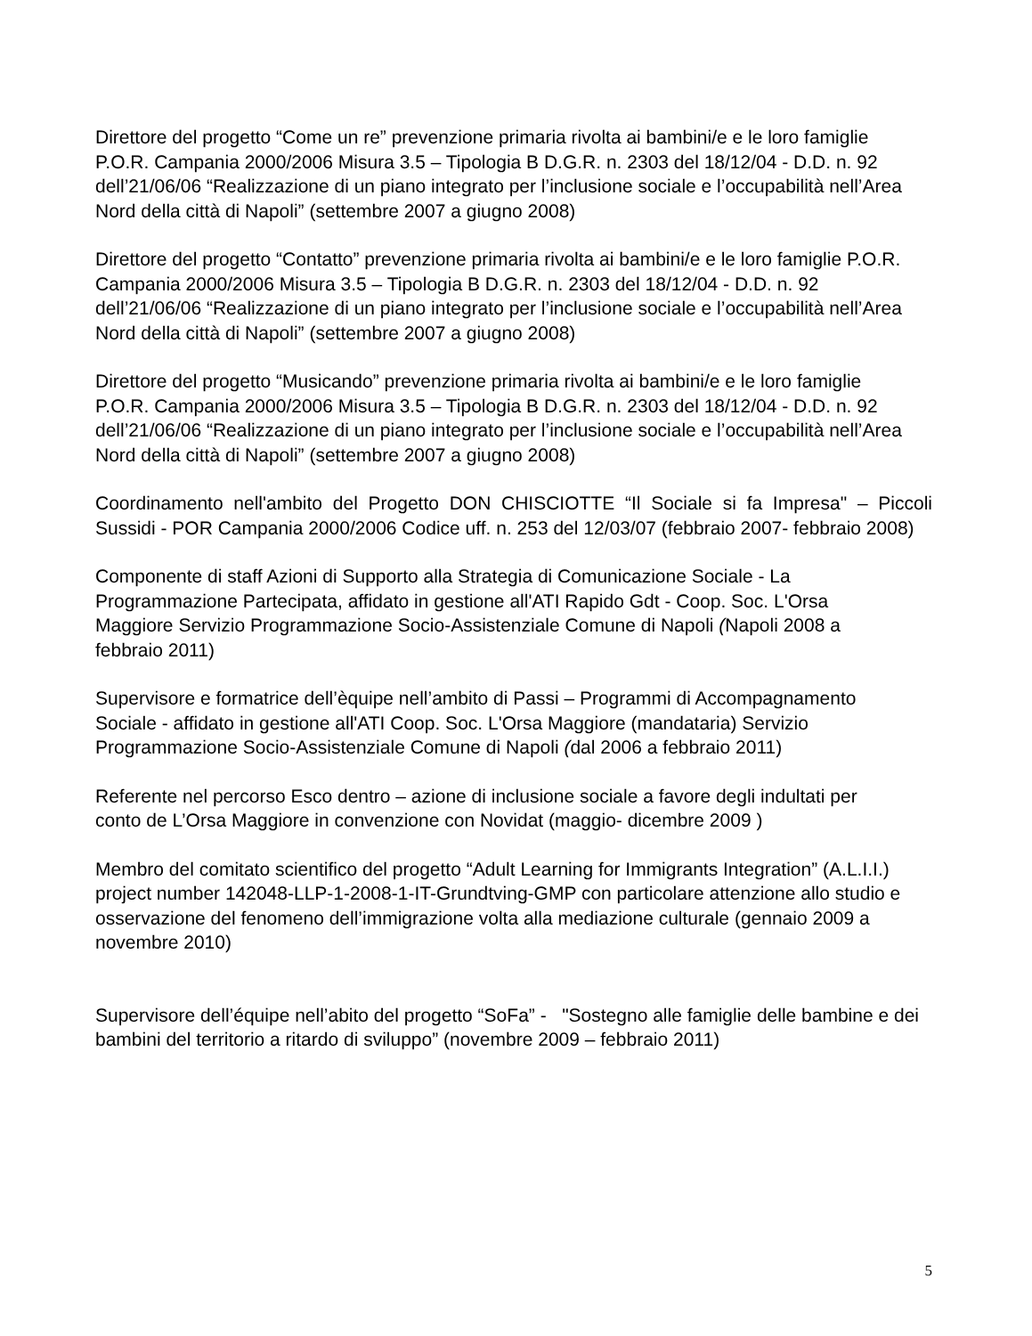Direttore del progetto “Come un re” prevenzione primaria rivolta ai bambini/e e le loro famiglie
P.O.R. Campania 2000/2006 Misura 3.5 – Tipologia B D.G.R. n. 2303 del 18/12/04 - D.D. n. 92
dell’21/06/06 “Realizzazione di un piano integrato per l’inclusione sociale e l’occupabilità nell’Area Nord della città di Napoli” (settembre 2007 a giugno 2008)
Direttore del progetto “Contatto” prevenzione primaria rivolta ai bambini/e e le loro famiglie P.O.R. Campania 2000/2006 Misura 3.5 – Tipologia B D.G.R. n. 2303 del 18/12/04 - D.D. n. 92
dell’21/06/06 “Realizzazione di un piano integrato per l’inclusione sociale e l’occupabilità nell’Area Nord della città di Napoli” (settembre 2007 a giugno 2008)
Direttore del progetto “Musicando” prevenzione primaria rivolta ai bambini/e e le loro famiglie
P.O.R. Campania 2000/2006 Misura 3.5 – Tipologia B D.G.R. n. 2303 del 18/12/04 - D.D. n. 92
dell’21/06/06 “Realizzazione di un piano integrato per l’inclusione sociale e l’occupabilità nell’Area Nord della città di Napoli” (settembre 2007 a giugno 2008)
Coordinamento nell'ambito del Progetto DON CHISCIOTTE “Il Sociale si fa Impresa" – Piccoli Sussidi - POR Campania 2000/2006 Codice uff. n. 253 del 12/03/07 (febbraio 2007- febbraio 2008)
Componente di staff Azioni di Supporto alla Strategia di Comunicazione Sociale - La
Programmazione Partecipata, affidato in gestione all'ATI Rapido Gdt - Coop. Soc. L'Orsa
Maggiore Servizio Programmazione Socio-Assistenziale Comune di Napoli (Napoli 2008 a
febbraio 2011)
Supervisore e formatrice dell’èquipe nell’ambito di Passi – Programmi di Accompagnamento
Sociale - affidato in gestione all'ATI Coop. Soc. L'Orsa Maggiore (mandataria) Servizio
Programmazione Socio-Assistenziale Comune di Napoli (dal 2006 a febbraio 2011)
Referente nel percorso Esco dentro – azione di inclusione sociale a favore degli indultati per
conto de L’Orsa Maggiore in convenzione con Novidat (maggio- dicembre 2009 )
Membro del comitato scientifico del progetto “Adult Learning for Immigrants Integration” (A.L.I.I.) project number 142048-LLP-1-2008-1-IT-Grundtving-GMP con particolare attenzione allo studio e osservazione del fenomeno dell’immigrazione volta alla mediazione culturale (gennaio 2009 a novembre 2010)
Supervisore dell’équipe nell’abito del progetto “SoFa” - "Sostegno alle famiglie delle bambine e dei bambini del territorio a ritardo di sviluppo” (novembre 2009 – febbraio 2011)
5